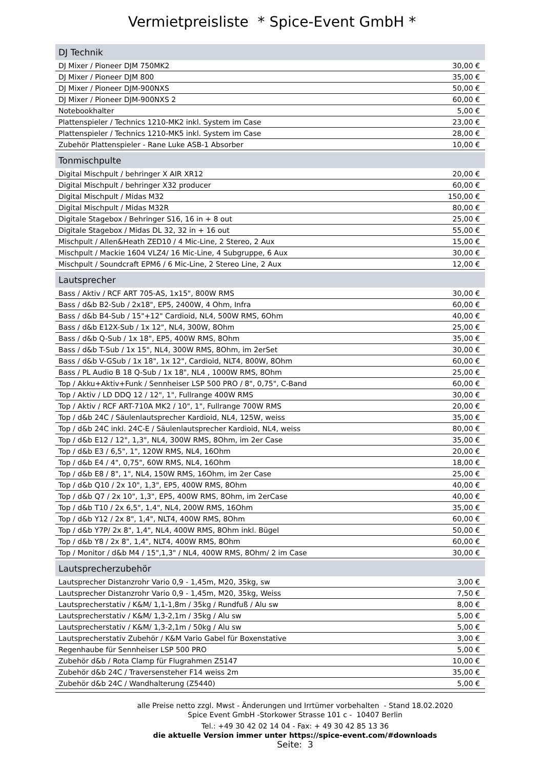Vermietpreisliste * Spice-Event GmbH *
| DJ Technik | |
| --- | --- |
| DJ Mixer / Pioneer DJM 750MK2 | 30,00 € |
| DJ Mixer / Pioneer DJM 800 | 35,00 € |
| DJ Mixer / Pioneer DJM-900NXS | 50,00 € |
| DJ Mixer / Pioneer DJM-900NXS 2 | 60,00 € |
| Notebookhalter | 5,00 € |
| Plattenspieler / Technics 1210-MK2 inkl. System im Case | 23,00 € |
| Plattenspieler / Technics 1210-MK5 inkl. System im Case | 28,00 € |
| Zubehör Plattenspieler - Rane Luke ASB-1 Absorber | 10,00 € |
| Tonmischpulte | |
| Digital Mischpult / behringer X AIR XR12 | 20,00 € |
| Digital Mischpult / behringer X32 producer | 60,00 € |
| Digital Mischpult / Midas M32 | 150,00 € |
| Digital Mischpult / Midas M32R | 80,00 € |
| Digitale Stagebox / Behringer S16, 16 in + 8 out | 25,00 € |
| Digitale Stagebox / Midas DL 32, 32 in + 16 out | 55,00 € |
| Mischpult / Allen&Heath ZED10 / 4 Mic-Line, 2 Stereo, 2 Aux | 15,00 € |
| Mischpult / Mackie 1604 VLZ4/ 16 Mic-Line, 4 Subgruppe, 6 Aux | 30,00 € |
| Mischpult / Soundcraft EPM6 / 6 Mic-Line, 2 Stereo Line, 2 Aux | 12,00 € |
| Lautsprecher | |
| Bass / Aktiv / RCF ART 705-AS, 1x15", 800W RMS | 30,00 € |
| Bass / d&b B2-Sub / 2x18", EP5, 2400W, 4 Ohm, Infra | 60,00 € |
| Bass / d&b B4-Sub / 15"+12" Cardioid, NL4, 500W RMS, 6Ohm | 40,00 € |
| Bass / d&b E12X-Sub / 1x 12", NL4, 300W, 8Ohm | 25,00 € |
| Bass / d&b Q-Sub / 1x 18", EP5, 400W RMS, 8Ohm | 35,00 € |
| Bass / d&b T-Sub / 1x 15", NL4, 300W RMS, 8Ohm, im 2erSet | 30,00 € |
| Bass / d&b V-GSub / 1x 18", 1x 12", Cardioid, NLT4, 800W, 8Ohm | 60,00 € |
| Bass / PL Audio B 18 Q-Sub / 1x 18", NL4 , 1000W RMS, 8Ohm | 25,00 € |
| Top / Akku+Aktiv+Funk / Sennheiser LSP 500 PRO / 8", 0,75", C-Band | 60,00 € |
| Top / Aktiv / LD DDQ 12 / 12", 1", Fullrange 400W RMS | 30,00 € |
| Top / Aktiv / RCF ART-710A MK2 / 10", 1", Fullrange 700W RMS | 20,00 € |
| Top / d&b 24C / Säulenlautsprecher Kardioid, NL4, 125W, weiss | 35,00 € |
| Top / d&b 24C inkl. 24C-E / Säulenlautsprecher Kardioid, NL4, weiss | 80,00 € |
| Top / d&b E12 / 12", 1,3", NL4, 300W RMS, 8Ohm, im 2er Case | 35,00 € |
| Top / d&b E3 / 6,5", 1", 120W RMS, NL4, 16Ohm | 20,00 € |
| Top / d&b E4 / 4", 0,75", 60W RMS, NL4, 16Ohm | 18,00 € |
| Top / d&b E8 / 8", 1", NL4, 150W RMS, 16Ohm, im 2er Case | 25,00 € |
| Top / d&b Q10 / 2x 10", 1,3", EP5, 400W RMS, 8Ohm | 40,00 € |
| Top / d&b Q7 / 2x 10", 1,3", EP5, 400W RMS, 8Ohm, im 2erCase | 40,00 € |
| Top / d&b T10 / 2x 6,5", 1,4", NL4, 200W RMS, 16Ohm | 35,00 € |
| Top / d&b Y12 / 2x 8", 1,4", NLT4, 400W RMS, 8Ohm | 60,00 € |
| Top / d&b Y7P/ 2x 8", 1,4", NL4, 400W RMS, 8Ohm inkl. Bügel | 50,00 € |
| Top / d&b Y8 / 2x 8", 1,4", NLT4, 400W RMS, 8Ohm | 60,00 € |
| Top / Monitor / d&b M4 / 15",1,3" / NL4, 400W RMS, 8Ohm/ 2 im Case | 30,00 € |
| Lautsprecherzubehör | |
| Lautsprecher Distanzrohr Vario 0,9 - 1,45m, M20, 35kg, sw | 3,00 € |
| Lautsprecher Distanzrohr Vario 0,9 - 1,45m, M20, 35kg, Weiss | 7,50 € |
| Lautsprecherstativ / K&M/ 1,1-1,8m / 35kg / Rundfuß / Alu sw | 8,00 € |
| Lautsprecherstativ / K&M/ 1,3-2,1m / 35kg / Alu sw | 5,00 € |
| Lautsprecherstativ / K&M/ 1,3-2,1m / 50kg / Alu sw | 5,00 € |
| Lautsprecherstativ Zubehör / K&M Vario Gabel für Boxenstative | 3,00 € |
| Regenhaube für Sennheiser LSP 500 PRO | 5,00 € |
| Zubehör d&b / Rota Clamp für Flugrahmen Z5147 | 10,00 € |
| Zubehör d&b 24C / Traversensteher F14 weiss 2m | 35,00 € |
| Zubehör d&b 24C / Wandhalterung (Z5440) | 5,00 € |
alle Preise netto zzgl. Mwst - Änderungen und Irrtümer vorbehalten - Stand 18.02.2020
Spice Event GmbH -Storkower Strasse 101 c - 10407 Berlin
Tel.: +49 30 42 02 14 04 - Fax: + 49 30 42 85 13 36
die aktuelle Version immer unter https://spice-event.com/#downloads
Seite: 3